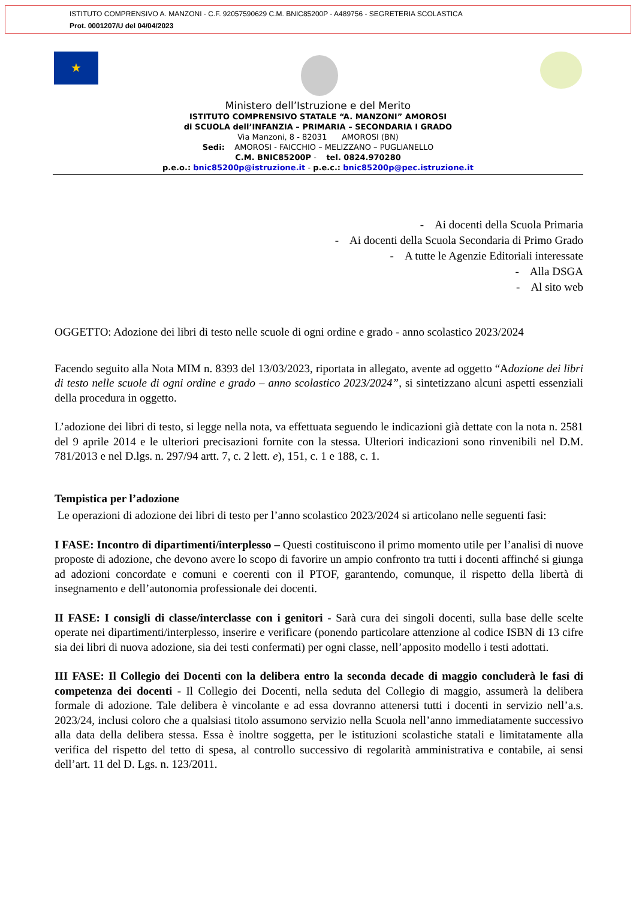ISTITUTO COMPRENSIVO A. MANZONI - C.F. 92057590629 C.M. BNIC85200P - A489756 - SEGRETERIA SCOLASTICA
Prot. 0001207/U del 04/04/2023
★
Ministero dell’Istruzione e del Merito
ISTITUTO COMPRENSIVO STATALE “A. MANZONI” AMOROSI
di SCUOLA dell’INFANZIA – PRIMARIA – SECONDARIA I GRADO
Via Manzoni, 8 - 82031 AMOROSI (BN)
Sedi: AMOROSI - FAICCHIO – MELIZZANO – PUGLIANELLO
C.M. BNIC85200P - tel. 0824.970280
p.e.o.: bnic85200p@istruzione.it - p.e.c.: bnic85200p@pec.istruzione.it
- Ai docenti della Scuola Primaria
- Ai docenti della Scuola Secondaria di Primo Grado
- A tutte le Agenzie Editoriali interessate
- Alla DSGA
- Al sito web
OGGETTO: Adozione dei libri di testo nelle scuole di ogni ordine e grado - anno scolastico 2023/2024
Facendo seguito alla Nota MIM n. 8393 del 13/03/2023, riportata in allegato, avente ad oggetto “Adozione dei libri di testo nelle scuole di ogni ordine e grado – anno scolastico 2023/2024”, si sintetizzano alcuni aspetti essenziali della procedura in oggetto.
L’adozione dei libri di testo, si legge nella nota, va effettuata seguendo le indicazioni già dettate con la nota n. 2581 del 9 aprile 2014 e le ulteriori precisazioni fornite con la stessa. Ulteriori indicazioni sono rinvenibili nel D.M. 781/2013 e nel D.lgs. n. 297/94 artt. 7, c. 2 lett. e), 151, c. 1 e 188, c. 1.
Tempistica per l’adozione
Le operazioni di adozione dei libri di testo per l’anno scolastico 2023/2024 si articolano nelle seguenti fasi:
I FASE: Incontro di dipartimenti/interplesso – Questi costituiscono il primo momento utile per l’analisi di nuove proposte di adozione, che devono avere lo scopo di favorire un ampio confronto tra tutti i docenti affinché si giunga ad adozioni concordate e comuni e coerenti con il PTOF, garantendo, comunque, il rispetto della libertà di insegnamento e dell’autonomia professionale dei docenti.
II FASE: I consigli di classe/interclasse con i genitori - Sarà cura dei singoli docenti, sulla base delle scelte operate nei dipartimenti/interplesso, inserire e verificare (ponendo particolare attenzione al codice ISBN di 13 cifre sia dei libri di nuova adozione, sia dei testi confermati) per ogni classe, nell’apposito modello i testi adottati.
III FASE: Il Collegio dei Docenti con la delibera entro la seconda decade di maggio concluderà le fasi di competenza dei docenti - Il Collegio dei Docenti, nella seduta del Collegio di maggio, assumerà la delibera formale di adozione. Tale delibera è vincolante e ad essa dovranno attenersi tutti i docenti in servizio nell’a.s. 2023/24, inclusi coloro che a qualsiasi titolo assumono servizio nella Scuola nell’anno immediatamente successivo alla data della delibera stessa. Essa è inoltre soggetta, per le istituzioni scolastiche statali e limitatamente alla verifica del rispetto del tetto di spesa, al controllo successivo di regolarità amministrativa e contabile, ai sensi dell’art. 11 del D. Lgs. n. 123/2011.